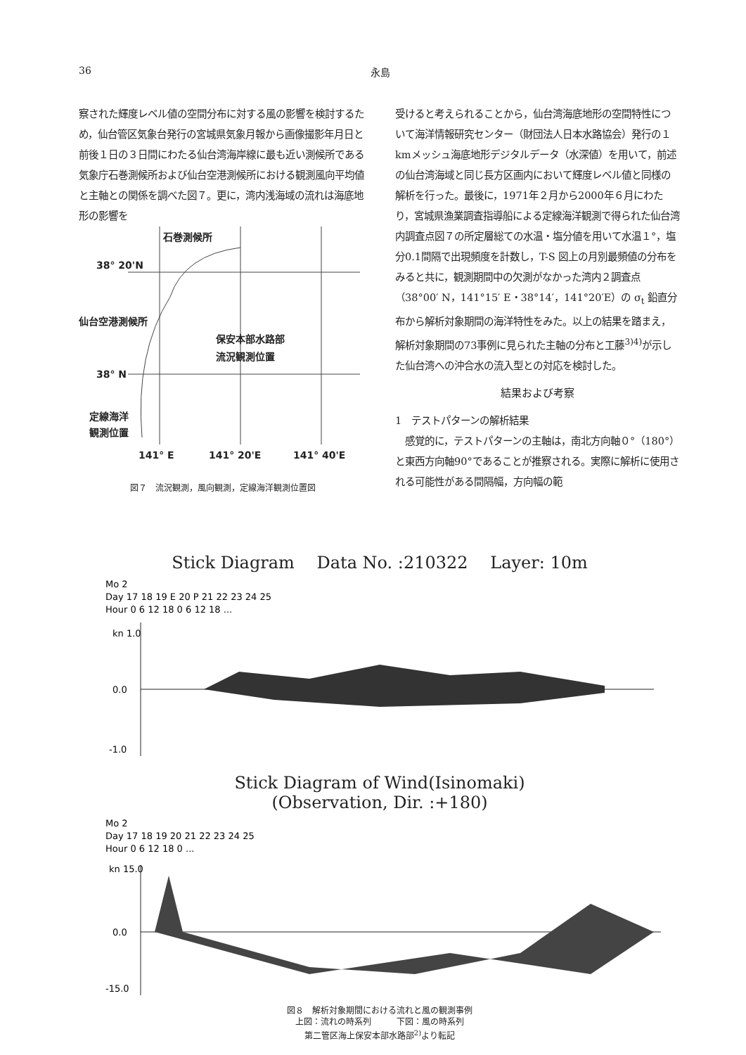36 永島
察された輝度レベル値の空間分布に対する風の影響を検討するため，仙台管区気象台発行の宮城県気象月報から画像撮影年月日と前後１日の３日間にわたる仙台湾海岸線に最も近い測候所である気象庁石巻測候所および仙台空港測候所における観測風向平均値と主軸との関係を調べた図７。更に，湾内浅海域の流れは海底地形の影響を
石巻測候所
38° 20'N
仙台空港測候所
保安本部水路部
流況観測位置
38° N
定線海洋
観測位置
141° E
141° 20'E
141° 40'E
図７　流況観測，風向観測，定線海洋観測位置図
受けると考えられることから，仙台湾海底地形の空間特性について海洋情報研究センター（財団法人日本水路協会）発行の１kmメッシュ海底地形デジタルデータ（水深値）を用いて，前述の仙台湾海域と同じ長方区画内において輝度レベル値と同様の解析を行った。最後に，1971年２月から2000年６月にわたり，宮城県漁業調査指導船による定線海洋観測で得られた仙台湾内調査点図７の所定層総ての水温・塩分値を用いて水温１°，塩分0.1間隔で出現頻度を計数し，T-S 図上の月別最頻値の分布をみると共に，観測期間中の欠測がなかった湾内２調査点（38°00′ N，141°15′ E・38°14′，141°20′E）の σ<sub>t</sub> 鉛直分布から解析対象期間の海洋特性をみた。以上の結果を踏まえ，解析対象期間の73事例に見られた主軸の分布と工藤<sup>3)4)</sup>が示した仙台湾への沖合水の流入型との対応を検討した。
結果および考察
1　テストパターンの解析結果
　感覚的に，テストパターンの主軸は，南北方向軸０°（180°）と東西方向軸90°であることが推察される。実際に解析に使用される可能性がある間隔幅，方向幅の範
Stick Diagram　 Data No. :210322　 Layer: 10m
Mo 2
Day 17 18 19 E 20 P 21 22 23 24 25
Hour 0 6 12 18 0 6 12 18 ...
kn 1.0
0.0
-1.0
Stick Diagram of Wind(Isinomaki)
(Observation, Dir. :+180)
Mo 2
Day 17 18 19 20 21 22 23 24 25
Hour 0 6 12 18 0 ...
kn 15.0
0.0
-15.0
図８　解析対象期間における流れと風の観測事例
上図：流れの時系列　　　下図：風の時系列
第二管区海上保安本部水路部<sup>2)</sup>より転記